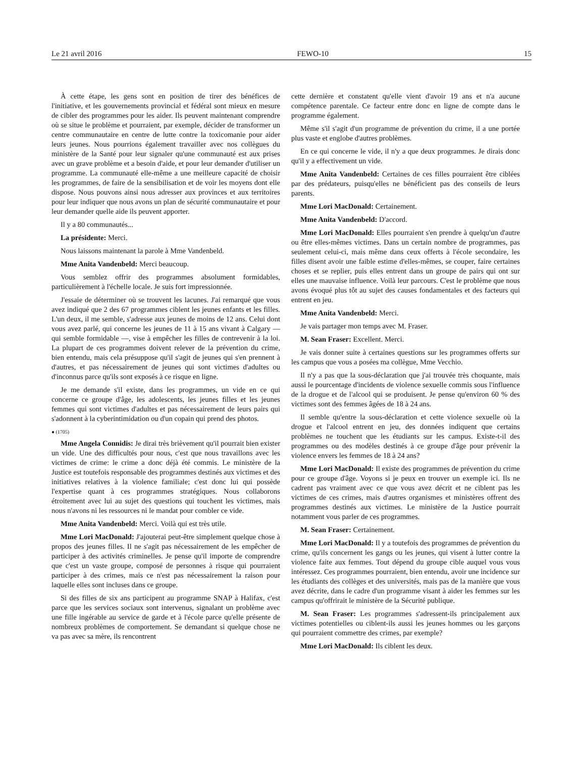Le 21 avril 2016 FEWO-10 15
À cette étape, les gens sont en position de tirer des bénéfices de l'initiative, et les gouvernements provincial et fédéral sont mieux en mesure de cibler des programmes pour les aider. Ils peuvent maintenant comprendre où se situe le problème et pourraient, par exemple, décider de transformer un centre communautaire en centre de lutte contre la toxicomanie pour aider leurs jeunes. Nous pourrions également travailler avec nos collègues du ministère de la Santé pour leur signaler qu'une communauté est aux prises avec un grave problème et a besoin d'aide, et pour leur demander d'utiliser un programme. La communauté elle-même a une meilleure capacité de choisir les programmes, de faire de la sensibilisation et de voir les moyens dont elle dispose. Nous pouvons ainsi nous adresser aux provinces et aux territoires pour leur indiquer que nous avons un plan de sécurité communautaire et pour leur demander quelle aide ils peuvent apporter.
Il y a 80 communautés...
La présidente: Merci.
Nous laissons maintenant la parole à Mme Vandenbeld.
Mme Anita Vandenbeld: Merci beaucoup.
Vous semblez offrir des programmes absolument formidables, particulièrement à l'échelle locale. Je suis fort impressionnée.
J'essaie de déterminer où se trouvent les lacunes. J'ai remarqué que vous avez indiqué que 2 des 67 programmes ciblent les jeunes enfants et les filles. L'un deux, il me semble, s'adresse aux jeunes de moins de 12 ans. Celui dont vous avez parlé, qui concerne les jeunes de 11 à 15 ans vivant à Calgary — qui semble formidable —, vise à empêcher les filles de contrevenir à la loi. La plupart de ces programmes doivent relever de la prévention du crime, bien entendu, mais cela présuppose qu'il s'agit de jeunes qui s'en prennent à d'autres, et pas nécessairement de jeunes qui sont victimes d'adultes ou d'inconnus parce qu'ils sont exposés à ce risque en ligne.
Je me demande s'il existe, dans les programmes, un vide en ce qui concerne ce groupe d'âge, les adolescents, les jeunes filles et les jeunes femmes qui sont victimes d'adultes et pas nécessairement de leurs pairs qui s'adonnent à la cyberintimidation ou d'un copain qui prend des photos.
● (1705)
Mme Angela Connidis: Je dirai très brièvement qu'il pourrait bien exister un vide. Une des difficultés pour nous, c'est que nous travaillons avec les victimes de crime: le crime a donc déjà été commis. Le ministère de la Justice est toutefois responsable des programmes destinés aux victimes et des initiatives relatives à la violence familiale; c'est donc lui qui possède l'expertise quant à ces programmes stratégiques. Nous collaborons étroitement avec lui au sujet des questions qui touchent les victimes, mais nous n'avons ni les ressources ni le mandat pour combler ce vide.
Mme Anita Vandenbeld: Merci. Voilà qui est très utile.
Mme Lori MacDonald: J'ajouterai peut-être simplement quelque chose à propos des jeunes filles. Il ne s'agit pas nécessairement de les empêcher de participer à des activités criminelles. Je pense qu'il importe de comprendre que c'est un vaste groupe, composé de personnes à risque qui pourraient participer à des crimes, mais ce n'est pas nécessairement la raison pour laquelle elles sont incluses dans ce groupe.
Si des filles de six ans participent au programme SNAP à Halifax, c'est parce que les services sociaux sont intervenus, signalant un problème avec une fille ingérable au service de garde et à l'école parce qu'elle présente de nombreux problèmes de comportement. Se demandant si quelque chose ne va pas avec sa mère, ils rencontrent
cette dernière et constatent qu'elle vient d'avoir 19 ans et n'a aucune compétence parentale. Ce facteur entre donc en ligne de compte dans le programme également.
Même s'il s'agit d'un programme de prévention du crime, il a une portée plus vaste et englobe d'autres problèmes.
En ce qui concerne le vide, il n'y a que deux programmes. Je dirais donc qu'il y a effectivement un vide.
Mme Anita Vandenbeld: Certaines de ces filles pourraient être ciblées par des prédateurs, puisqu'elles ne bénéficient pas des conseils de leurs parents.
Mme Lori MacDonald: Certainement.
Mme Anita Vandenbeld: D'accord.
Mme Lori MacDonald: Elles pourraient s'en prendre à quelqu'un d'autre ou être elles-mêmes victimes. Dans un certain nombre de programmes, pas seulement celui-ci, mais même dans ceux offerts à l'école secondaire, les filles disent avoir une faible estime d'elles-mêmes, se couper, faire certaines choses et se replier, puis elles entrent dans un groupe de pairs qui ont sur elles une mauvaise influence. Voilà leur parcours. C'est le problème que nous avons évoqué plus tôt au sujet des causes fondamentales et des facteurs qui entrent en jeu.
Mme Anita Vandenbeld: Merci.
Je vais partager mon temps avec M. Fraser.
M. Sean Fraser: Excellent. Merci.
Je vais donner suite à certaines questions sur les programmes offerts sur les campus que vous a posées ma collègue, Mme Vecchio.
Il n'y a pas que la sous-déclaration que j'ai trouvée très choquante, mais aussi le pourcentage d'incidents de violence sexuelle commis sous l'influence de la drogue et de l'alcool qui se produisent. Je pense qu'environ 60 % des victimes sont des femmes âgées de 18 à 24 ans.
Il semble qu'entre la sous-déclaration et cette violence sexuelle où la drogue et l'alcool entrent en jeu, des données indiquent que certains problèmes ne touchent que les étudiants sur les campus. Existe-t-il des programmes ou des modèles destinés à ce groupe d'âge pour prévenir la violence envers les femmes de 18 à 24 ans?
Mme Lori MacDonald: Il existe des programmes de prévention du crime pour ce groupe d'âge. Voyons si je peux en trouver un exemple ici. Ils ne cadrent pas vraiment avec ce que vous avez décrit et ne ciblent pas les victimes de ces crimes, mais d'autres organismes et ministères offrent des programmes destinés aux victimes. Le ministère de la Justice pourrait notamment vous parler de ces programmes.
M. Sean Fraser: Certainement.
Mme Lori MacDonald: Il y a toutefois des programmes de prévention du crime, qu'ils concernent les gangs ou les jeunes, qui visent à lutter contre la violence faite aux femmes. Tout dépend du groupe cible auquel vous vous intéressez. Ces programmes pourraient, bien entendu, avoir une incidence sur les étudiants des collèges et des universités, mais pas de la manière que vous avez décrite, dans le cadre d'un programme visant à aider les femmes sur les campus qu'offrirait le ministère de la Sécurité publique.
M. Sean Fraser: Les programmes s'adressent-ils principalement aux victimes potentielles ou ciblent-ils aussi les jeunes hommes ou les garçons qui pourraient commettre des crimes, par exemple?
Mme Lori MacDonald: Ils ciblent les deux.